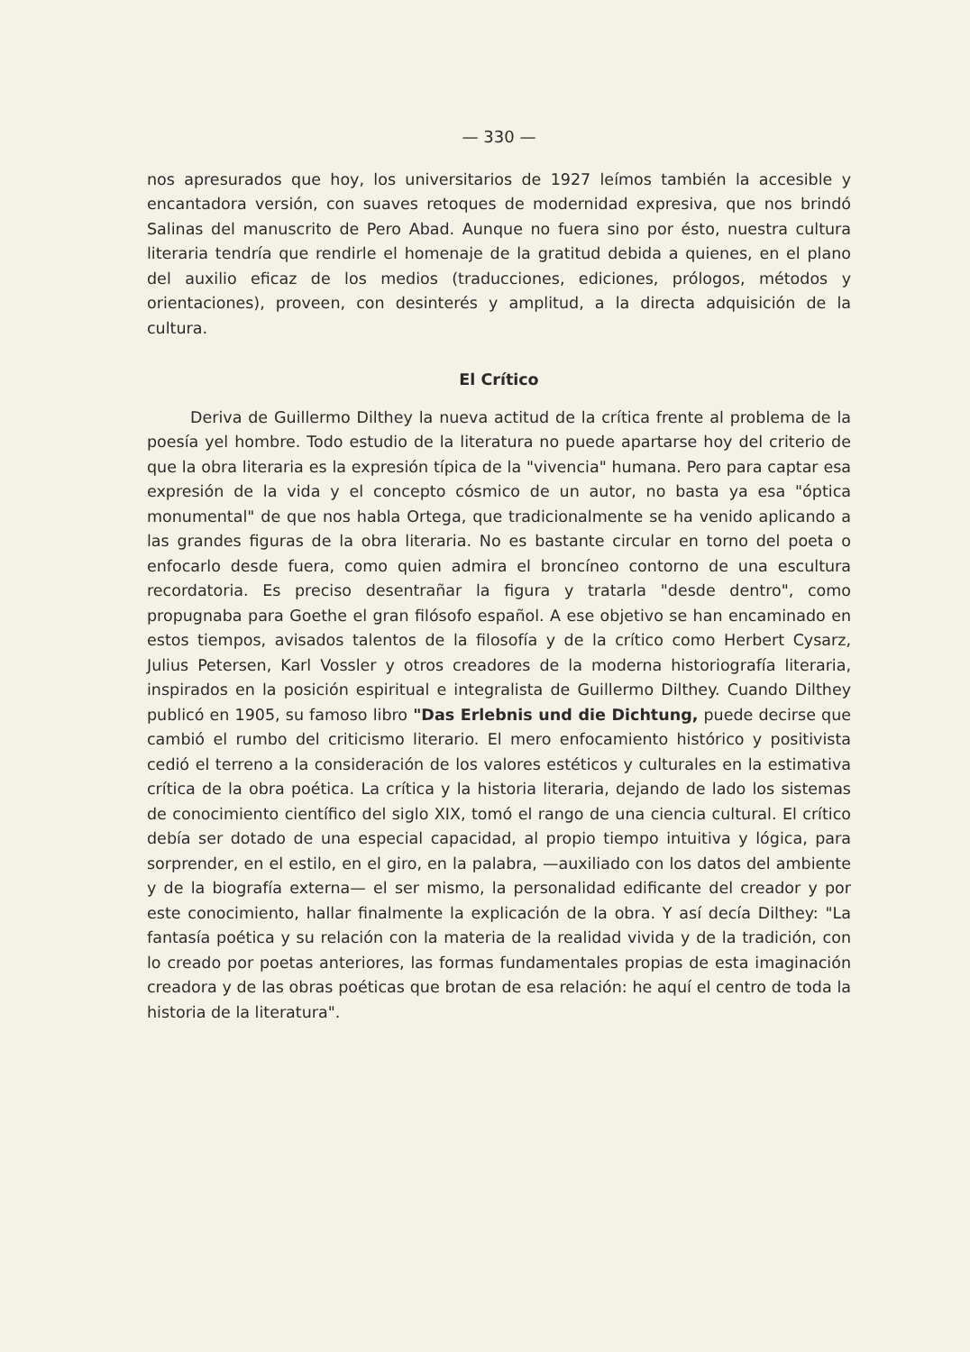— 330 —
nos apresurados que hoy, los universitarios de 1927 leímos también la accesible y encantadora versión, con suaves retoques de modernidad expresiva, que nos brindó Salinas del manuscrito de Pero Abad. Aunque no fuera sino por ésto, nuestra cultura literaria tendría que rendirle el homenaje de la gratitud debida a quienes, en el plano del auxilio eficaz de los medios (traducciones, ediciones, prólogos, métodos y orientaciones), proveen, con desinterés y amplitud, a la directa adquisición de la cultura.
El Crítico
Deriva de Guillermo Dilthey la nueva actitud de la crítica frente al problema de la poesía yel hombre. Todo estudio de la literatura no puede apartarse hoy del criterio de que la obra literaria es la expresión típica de la "vivencia" humana. Pero para captar esa expresión de la vida y el concepto cósmico de un autor, no basta ya esa "óptica monumental" de que nos habla Ortega, que tradicionalmente se ha venido aplicando a las grandes figuras de la obra literaria. No es bastante circular en torno del poeta o enfocarlo desde fuera, como quien admira el broncíneo contorno de una escultura recordatoria. Es preciso desentrañar la figura y tratarla "desde dentro", como propugnaba para Goethe el gran filósofo español. A ese objetivo se han encaminado en estos tiempos, avisados talentos de la filosofía y de la crítico como Herbert Cysarz, Julius Petersen, Karl Vossler y otros creadores de la moderna historiografía literaria, inspirados en la posición espiritual e integralista de Guillermo Dilthey. Cuando Dilthey publicó en 1905, su famoso libro "Das Erlebnis und die Dichtung, puede decirse que cambió el rumbo del criticismo literario. El mero enfocamiento histórico y positivista cedió el terreno a la consideración de los valores estéticos y culturales en la estimativa crítica de la obra poética. La crítica y la historia literaria, dejando de lado los sistemas de conocimiento científico del siglo XIX, tomó el rango de una ciencia cultural. El crítico debía ser dotado de una especial capacidad, al propio tiempo intuitiva y lógica, para sorprender, en el estilo, en el giro, en la palabra, —auxiliado con los datos del ambiente y de la biografía externa— el ser mismo, la personalidad edificante del creador y por este conocimiento, hallar finalmente la explicación de la obra. Y así decía Dilthey: "La fantasía poética y su relación con la materia de la realidad vivida y de la tradición, con lo creado por poetas anteriores, las formas fundamentales propias de esta imaginación creadora y de las obras poéticas que brotan de esa relación: he aquí el centro de toda la historia de la literatura".